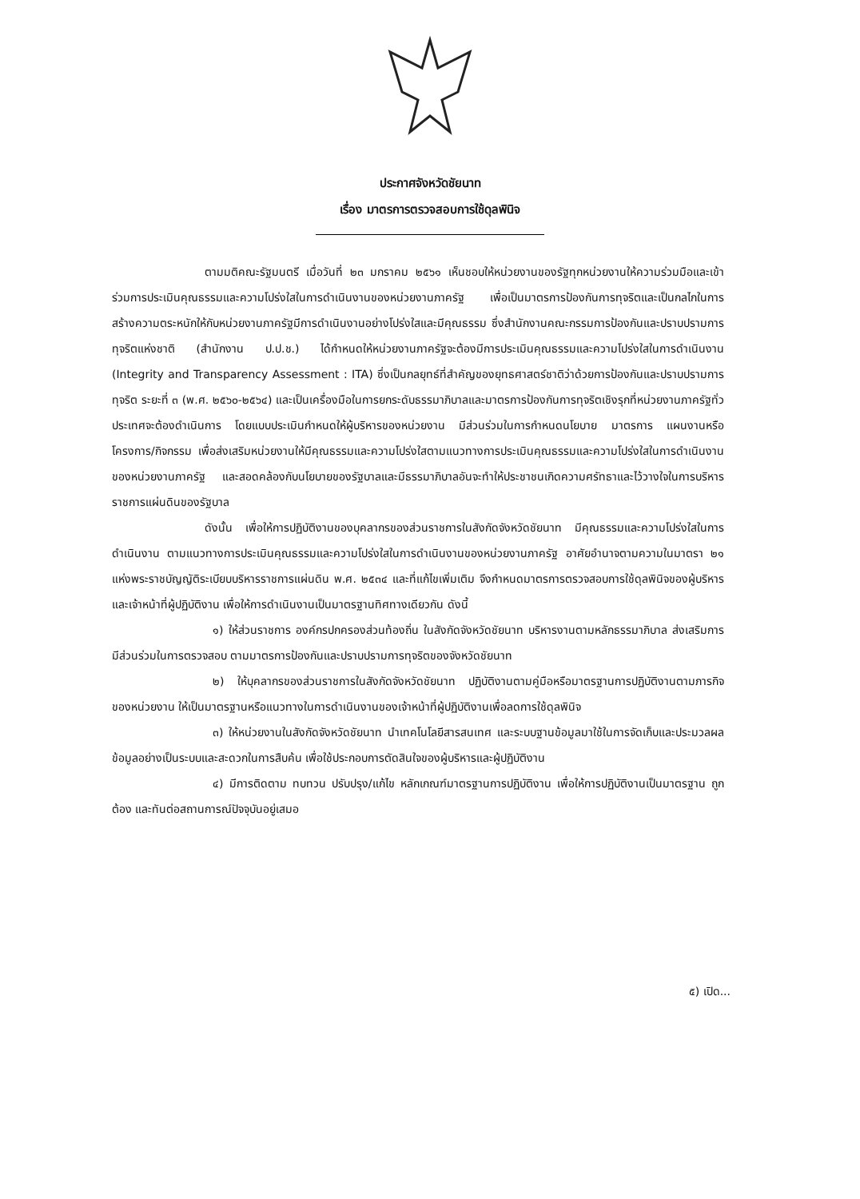ประกาศจังหวัดชัยนาท
เรื่อง มาตรการตรวจสอบการใช้ดุลพินิจ
ตามมติคณะรัฐมนตรี เมื่อวันที่ ๒๓ มกราคม ๒๕๖๑ เห็นชอบให้หน่วยงานของรัฐทุกหน่วยงานให้ความร่วมมือและเข้าร่วมการประเมินคุณธรรมและความโปร่งใสในการดำเนินงานของหน่วยงานภาครัฐ เพื่อเป็นมาตรการป้องกันการทุจริตและเป็นกลไกในการสร้างความตระหนักให้กับหน่วยงานภาครัฐมีการดำเนินงานอย่างโปร่งใสและมีคุณธรรม ซึ่งสำนักงานคณะกรรมการป้องกันและปราบปรามการทุจริตแห่งชาติ (สำนักงาน ป.ป.ช.) ได้กำหนดให้หน่วยงานภาครัฐจะต้องมีการประเมินคุณธรรมและความโปร่งใสในการดำเนินงาน (Integrity and Transparency Assessment : ITA) ซึ่งเป็นกลยุทธ์ที่สำคัญของยุทธศาสตร์ชาติว่าด้วยการป้องกันและปราบปรามการทุจริต ระยะที่ ๓ (พ.ศ. ๒๕๖๐-๒๕๖๔) และเป็นเครื่องมือในการยกระดับธรรมาภิบาลและมาตรการป้องกันการทุจริตเชิงรุกที่หน่วยงานภาครัฐทั่วประเทศจะต้องดำเนินการ โดยแบบประเมินกำหนดให้ผู้บริหารของหน่วยงาน มีส่วนร่วมในการกำหนดนโยบาย มาตรการ แผนงานหรือโครงการ/กิจกรรม เพื่อส่งเสริมหน่วยงานให้มีคุณธรรมและความโปร่งใสตามแนวทางการประเมินคุณธรรมและความโปร่งใสในการดำเนินงานของหน่วยงานภาครัฐ และสอดคล้องกับนโยบายของรัฐบาลและมีธรรมาภิบาลอันจะทำให้ประชาชนเกิดความศรัทธาและไว้วางใจในการบริหารราชการแผ่นดินของรัฐบาล
ดังนั้น เพื่อให้การปฏิบัติงานของบุคลากรของส่วนราชการในสังกัดจังหวัดชัยนาท มีคุณธรรมและความโปร่งใสในการดำเนินงาน ตามแนวทางการประเมินคุณธรรมและความโปร่งใสในการดำเนินงานของหน่วยงานภาครัฐ อาศัยอำนาจตามความในมาตรา ๒๑ แห่งพระราชบัญญัติระเบียบบริหารราชการแผ่นดิน พ.ศ. ๒๕๓๔ และที่แก้ไขเพิ่มเติม จึงกำหนดมาตรการตรวจสอบการใช้ดุลพินิจของผู้บริหารและเจ้าหน้าที่ผู้ปฏิบัติงาน เพื่อให้การดำเนินงานเป็นมาตรฐานทิศทางเดียวกัน ดังนี้
๑) ให้ส่วนราชการ องค์กรปกครองส่วนท้องถิ่น ในสังกัดจังหวัดชัยนาท บริหารงานตามหลักธรรมาภิบาล ส่งเสริมการมีส่วนร่วมในการตรวจสอบ ตามมาตรการป้องกันและปราบปรามการทุจริตของจังหวัดชัยนาท
๒) ให้บุคลากรของส่วนราชการในสังกัดจังหวัดชัยนาท ปฏิบัติงานตามคู่มือหรือมาตรฐานการปฏิบัติงานตามภารกิจของหน่วยงาน ให้เป็นมาตรฐานหรือแนวทางในการดำเนินงานของเจ้าหน้าที่ผู้ปฏิบัติงานเพื่อลดการใช้ดุลพินิจ
๓) ให้หน่วยงานในสังกัดจังหวัดชัยนาท นำเทคโนโลยีสารสนเทศ และระบบฐานข้อมูลมาใช้ในการจัดเก็บและประมวลผลข้อมูลอย่างเป็นระบบและสะดวกในการสืบค้น เพื่อใช้ประกอบการตัดสินใจของผู้บริหารและผู้ปฏิบัติงาน
๔) มีการติดตาม ทบทวน ปรับปรุง/แก้ไข หลักเกณฑ์มาตรฐานการปฏิบัติงาน เพื่อให้การปฏิบัติงานเป็นมาตรฐาน ถูกต้อง และทันต่อสถานการณ์ปัจจุบันอยู่เสมอ
๕) เปิด...